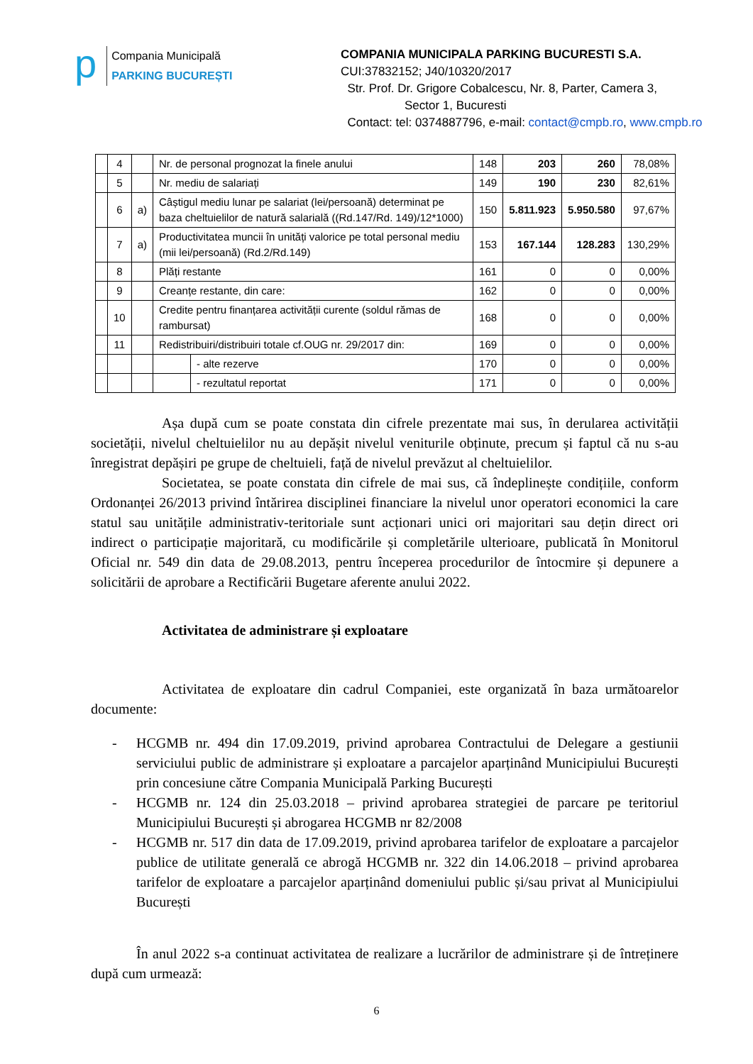p
Compania Municipală
PARKING BUCUREȘTI
COMPANIA MUNICIPALA PARKING BUCURESTI S.A.
CUI:37832152; J40/10320/2017
Str. Prof. Dr. Grigore Cobalcescu, Nr. 8, Parter, Camera 3,
Sector 1, Bucuresti
Contact: tel: 0374887796, e-mail: contact@cmpb.ro, www.cmpb.ro
| | 4 | | Nr. de personal prognozat la finele anului | | 148 | 203 | 260 | 78,08% |
| | 5 | | Nr. mediu de salariați | | 149 | 190 | 230 | 82,61% |
| | 6 | a) | Câștigul mediu lunar pe salariat (lei/persoană) determinat pe baza cheltuielilor de natură salarială ((Rd.147/Rd. 149)/12*1000) | | 150 | 5.811.923 | 5.950.580 | 97,67% |
| | 7 | a) | Productivitatea muncii în unități valorice pe total personal mediu (mii lei/persoană) (Rd.2/Rd.149) | | 153 | 167.144 | 128.283 | 130,29% |
| | 8 | | Plăți restante | | 161 | 0 | 0 | 0,00% |
| | 9 | | Creanțe restante, din care: | | 162 | 0 | 0 | 0,00% |
| | 10 | | Credite pentru finanțarea activității curente (soldul rămas de rambursat) | | 168 | 0 | 0 | 0,00% |
| | 11 | | Redistribuiri/distribuiri totale cf.OUG nr. 29/2017 din: | | 169 | 0 | 0 | 0,00% |
| | | | | - alte rezerve | 170 | 0 | 0 | 0,00% |
| | | | | - rezultatul reportat | 171 | 0 | 0 | 0,00% |
Așa după cum se poate constata din cifrele prezentate mai sus, în derularea activității societății, nivelul cheltuielilor nu au depășit nivelul veniturile obținute, precum și faptul că nu s-au înregistrat depășiri pe grupe de cheltuieli, față de nivelul prevăzut al cheltuielilor.
Societatea, se poate constata din cifrele de mai sus, că îndeplinește condițiile, conform Ordonanței 26/2013 privind întărirea disciplinei financiare la nivelul unor operatori economici la care statul sau unitățile administrativ-teritoriale sunt acționari unici ori majoritari sau dețin direct ori indirect o participație majoritară, cu modificările și completările ulterioare, publicată în Monitorul Oficial nr. 549 din data de 29.08.2013, pentru începerea procedurilor de întocmire și depunere a solicitării de aprobare a Rectificării Bugetare aferente anului 2022.
Activitatea de administrare și exploatare
Activitatea de exploatare din cadrul Companiei, este organizată în baza următoarelor documente:
- HCGMB nr. 494 din 17.09.2019, privind aprobarea Contractului de Delegare a gestiunii serviciului public de administrare și exploatare a parcajelor aparținând Municipiului București prin concesiune către Compania Municipală Parking București
- HCGMB nr. 124 din 25.03.2018 – privind aprobarea strategiei de parcare pe teritoriul Municipiului București și abrogarea HCGMB nr 82/2008
- HCGMB nr. 517 din data de 17.09.2019, privind aprobarea tarifelor de exploatare a parcajelor publice de utilitate generală ce abrogă HCGMB nr. 322 din 14.06.2018 – privind aprobarea tarifelor de exploatare a parcajelor aparținând domeniului public și/sau privat al Municipiului București
În anul 2022 s-a continuat activitatea de realizare a lucrărilor de administrare și de întreținere după cum urmează:
6